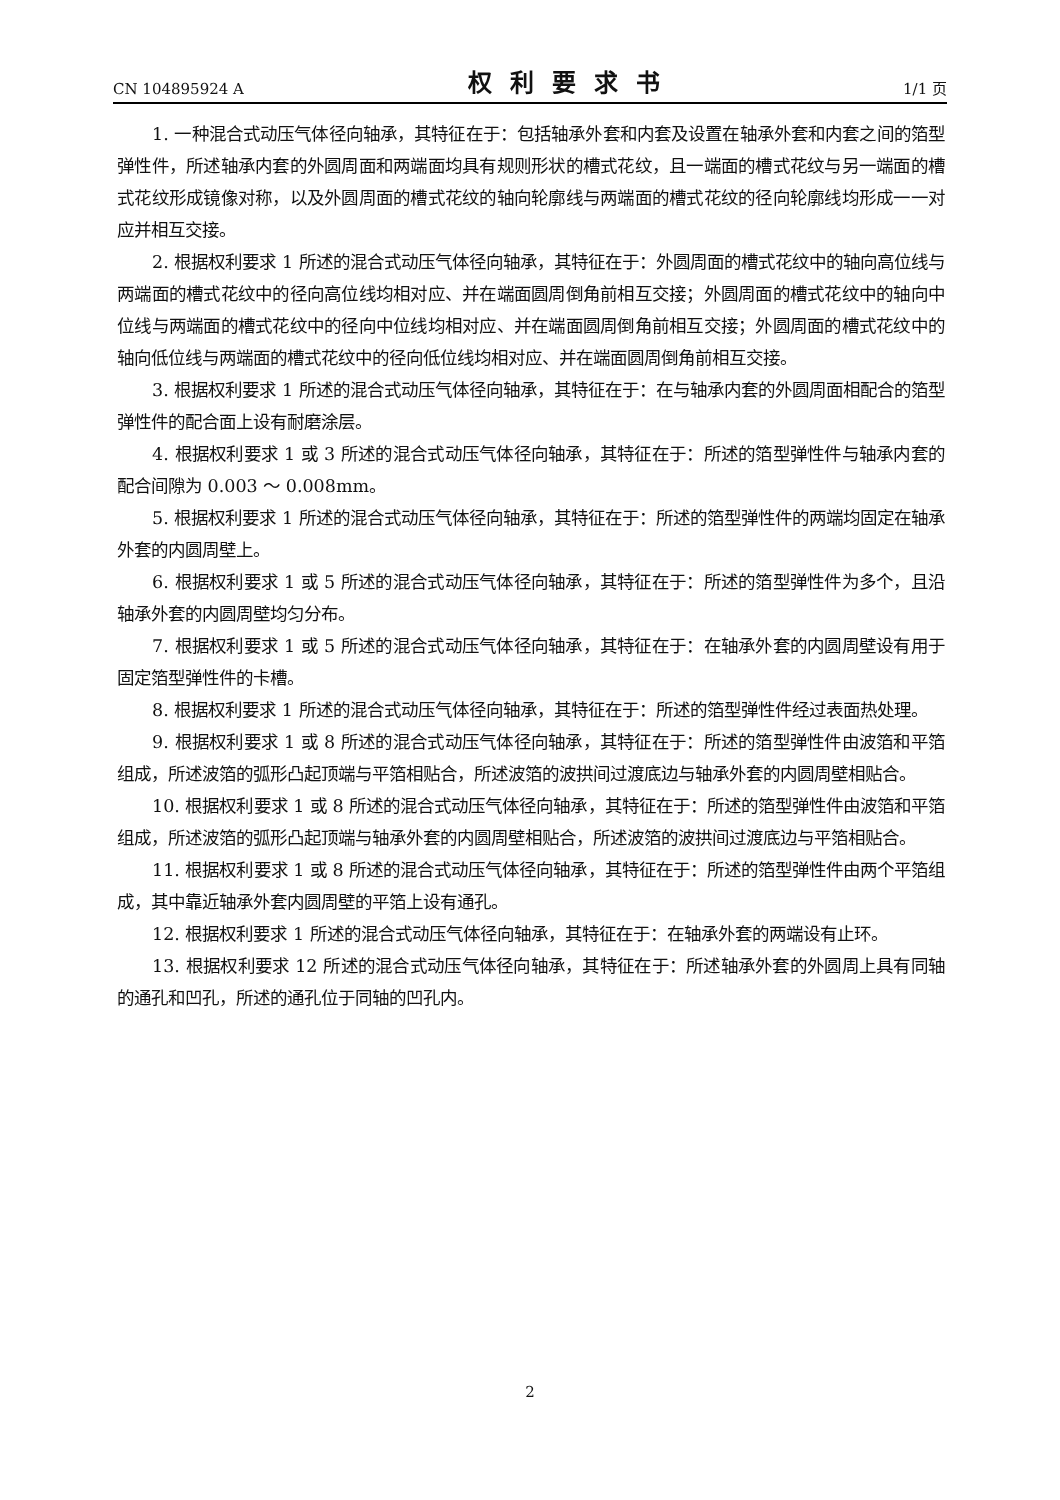CN 104895924 A 权利要求书 1/1 页
1. 一种混合式动压气体径向轴承，其特征在于：包括轴承外套和内套及设置在轴承外套和内套之间的箔型弹性件，所述轴承内套的外圆周面和两端面均具有规则形状的槽式花纹，且一端面的槽式花纹与另一端面的槽式花纹形成镜像对称，以及外圆周面的槽式花纹的轴向轮廓线与两端面的槽式花纹的径向轮廓线均形成一一对应并相互交接。
2. 根据权利要求 1 所述的混合式动压气体径向轴承，其特征在于：外圆周面的槽式花纹中的轴向高位线与两端面的槽式花纹中的径向高位线均相对应、并在端面圆周倒角前相互交接；外圆周面的槽式花纹中的轴向中位线与两端面的槽式花纹中的径向中位线均相对应、并在端面圆周倒角前相互交接；外圆周面的槽式花纹中的轴向低位线与两端面的槽式花纹中的径向低位线均相对应、并在端面圆周倒角前相互交接。
3. 根据权利要求 1 所述的混合式动压气体径向轴承，其特征在于：在与轴承内套的外圆周面相配合的箔型弹性件的配合面上设有耐磨涂层。
4. 根据权利要求 1 或 3 所述的混合式动压气体径向轴承，其特征在于：所述的箔型弹性件与轴承内套的配合间隙为 0.003 ～ 0.008mm。
5. 根据权利要求 1 所述的混合式动压气体径向轴承，其特征在于：所述的箔型弹性件的两端均固定在轴承外套的内圆周壁上。
6. 根据权利要求 1 或 5 所述的混合式动压气体径向轴承，其特征在于：所述的箔型弹性件为多个，且沿轴承外套的内圆周壁均匀分布。
7. 根据权利要求 1 或 5 所述的混合式动压气体径向轴承，其特征在于：在轴承外套的内圆周壁设有用于固定箔型弹性件的卡槽。
8. 根据权利要求 1 所述的混合式动压气体径向轴承，其特征在于：所述的箔型弹性件经过表面热处理。
9. 根据权利要求 1 或 8 所述的混合式动压气体径向轴承，其特征在于：所述的箔型弹性件由波箔和平箔组成，所述波箔的弧形凸起顶端与平箔相贴合，所述波箔的波拱间过渡底边与轴承外套的内圆周壁相贴合。
10. 根据权利要求 1 或 8 所述的混合式动压气体径向轴承，其特征在于：所述的箔型弹性件由波箔和平箔组成，所述波箔的弧形凸起顶端与轴承外套的内圆周壁相贴合，所述波箔的波拱间过渡底边与平箔相贴合。
11. 根据权利要求 1 或 8 所述的混合式动压气体径向轴承，其特征在于：所述的箔型弹性件由两个平箔组成，其中靠近轴承外套内圆周壁的平箔上设有通孔。
12. 根据权利要求 1 所述的混合式动压气体径向轴承，其特征在于：在轴承外套的两端设有止环。
13. 根据权利要求 12 所述的混合式动压气体径向轴承，其特征在于：所述轴承外套的外圆周上具有同轴的通孔和凹孔，所述的通孔位于同轴的凹孔内。
2